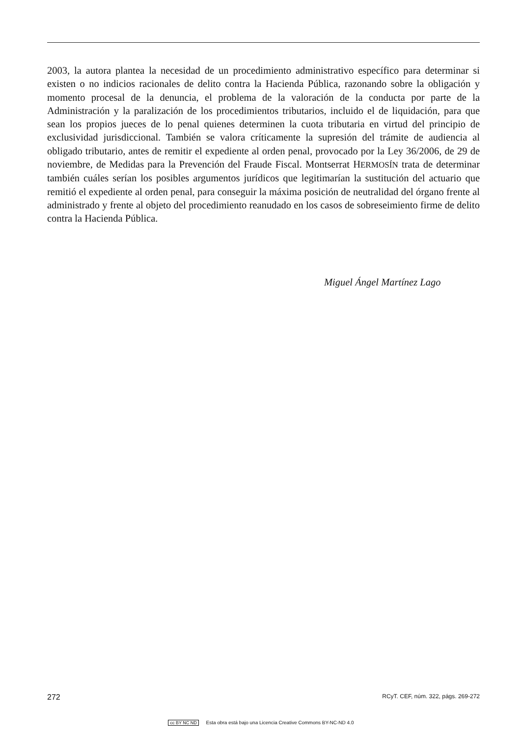2003, la autora plantea la necesidad de un procedimiento administrativo específico para determinar si existen o no indicios racionales de delito contra la Hacienda Pública, razonando sobre la obligación y momento procesal de la denuncia, el problema de la valoración de la conducta por parte de la Administración y la paralización de los procedimientos tributarios, incluido el de liquidación, para que sean los propios jueces de lo penal quienes determinen la cuota tributaria en virtud del principio de exclusividad jurisdiccional. También se valora críticamente la supresión del trámite de audiencia al obligado tributario, antes de remitir el expediente al orden penal, provocado por la Ley 36/2006, de 29 de noviembre, de Medidas para la Prevención del Fraude Fiscal. Montserrat HERMOSÍN trata de determinar también cuáles serían los posibles argumentos jurídicos que legitimarían la sustitución del actuario que remitió el expediente al orden penal, para conseguir la máxima posición de neutralidad del órgano frente al administrado y frente al objeto del procedimiento reanudado en los casos de sobreseimiento firme de delito contra la Hacienda Pública.
Miguel Ángel Martínez Lago
272 RCyT. CEF, núm. 322, págs. 269-272
cc BY NC ND Esta obra está bajo una Licencia Creative Commons BY-NC-ND 4.0